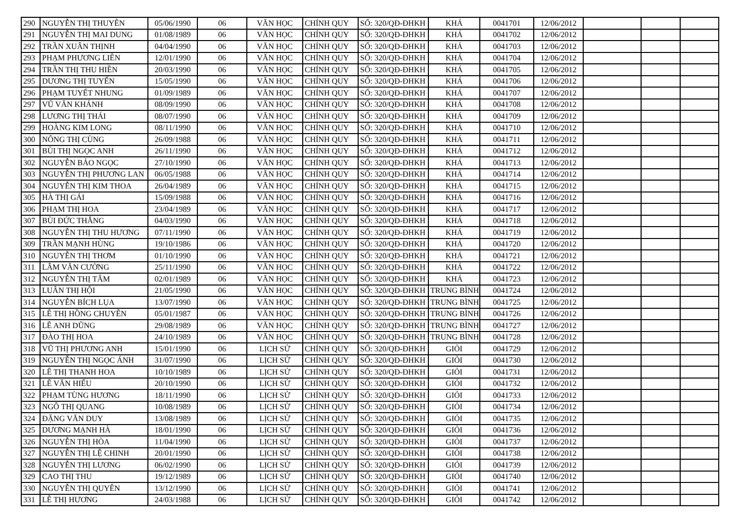| 290 | NGUYỄN THỊ THUYÊN | 05/06/1990 | 06 | VĂN HỌC | CHÍNH QUY | SỐ: 320/QĐ-ĐHKH | KHÁ | 0041701 | 12/06/2012 | | | |
| 291 | NGUYỄN THỊ MAI DUNG | 01/08/1989 | 06 | VĂN HỌC | CHÍNH QUY | SỐ: 320/QĐ-ĐHKH | KHÁ | 0041702 | 12/06/2012 | | | |
| 292 | TRẦN XUÂN THỊNH | 04/04/1990 | 06 | VĂN HỌC | CHÍNH QUY | SỐ: 320/QĐ-ĐHKH | KHÁ | 0041703 | 12/06/2012 | | | |
| 293 | PHẠM PHƯƠNG LIÊN | 12/01/1990 | 06 | VĂN HỌC | CHÍNH QUY | SỐ: 320/QĐ-ĐHKH | KHÁ | 0041704 | 12/06/2012 | | | |
| 294 | TRẦN THỊ THU HIỀN | 20/03/1990 | 06 | VĂN HỌC | CHÍNH QUY | SỐ: 320/QĐ-ĐHKH | KHÁ | 0041705 | 12/06/2012 | | | |
| 295 | DƯƠNG THỊ TUYẾN | 15/05/1990 | 06 | VĂN HỌC | CHÍNH QUY | SỐ: 320/QĐ-ĐHKH | KHÁ | 0041706 | 12/06/2012 | | | |
| 296 | PHẠM TUYẾT NHUNG | 01/09/1989 | 06 | VĂN HỌC | CHÍNH QUY | SỐ: 320/QĐ-ĐHKH | KHÁ | 0041707 | 12/06/2012 | | | |
| 297 | VŨ VĂN KHÁNH | 08/09/1990 | 06 | VĂN HỌC | CHÍNH QUY | SỐ: 320/QĐ-ĐHKH | KHÁ | 0041708 | 12/06/2012 | | | |
| 298 | LƯƠNG THỊ THÁI | 08/07/1990 | 06 | VĂN HỌC | CHÍNH QUY | SỐ: 320/QĐ-ĐHKH | KHÁ | 0041709 | 12/06/2012 | | | |
| 299 | HOÀNG KIM LONG | 08/11/1990 | 06 | VĂN HỌC | CHÍNH QUY | SỐ: 320/QĐ-ĐHKH | KHÁ | 0041710 | 12/06/2012 | | | |
| 300 | NÔNG THỊ CÙNG | 26/09/1988 | 06 | VĂN HỌC | CHÍNH QUY | SỐ: 320/QĐ-ĐHKH | KHÁ | 0041711 | 12/06/2012 | | | |
| 301 | BÙI THỊ NGỌC ANH | 26/11/1990 | 06 | VĂN HỌC | CHÍNH QUY | SỐ: 320/QĐ-ĐHKH | KHÁ | 0041712 | 12/06/2012 | | | |
| 302 | NGUYỄN BẢO NGỌC | 27/10/1990 | 06 | VĂN HỌC | CHÍNH QUY | SỐ: 320/QĐ-ĐHKH | KHÁ | 0041713 | 12/06/2012 | | | |
| 303 | NGUYỄN THỊ PHƯƠNG LAN | 06/05/1988 | 06 | VĂN HỌC | CHÍNH QUY | SỐ: 320/QĐ-ĐHKH | KHÁ | 0041714 | 12/06/2012 | | | |
| 304 | NGUYỄN THỊ KIM THOA | 26/04/1989 | 06 | VĂN HỌC | CHÍNH QUY | SỐ: 320/QĐ-ĐHKH | KHÁ | 0041715 | 12/06/2012 | | | |
| 305 | HÀ THỊ GÁI | 15/09/1988 | 06 | VĂN HỌC | CHÍNH QUY | SỐ: 320/QĐ-ĐHKH | KHÁ | 0041716 | 12/06/2012 | | | |
| 306 | PHẠM THỊ HOA | 23/04/1989 | 06 | VĂN HỌC | CHÍNH QUY | SỐ: 320/QĐ-ĐHKH | KHÁ | 0041717 | 12/06/2012 | | | |
| 307 | BÙI ĐỨC THẮNG | 04/03/1990 | 06 | VĂN HỌC | CHÍNH QUY | SỐ: 320/QĐ-ĐHKH | KHÁ | 0041718 | 12/06/2012 | | | |
| 308 | NGUYỄN THỊ THU HƯƠNG | 07/11/1990 | 06 | VĂN HỌC | CHÍNH QUY | SỐ: 320/QĐ-ĐHKH | KHÁ | 0041719 | 12/06/2012 | | | |
| 309 | TRẦN MẠNH HÙNG | 19/10/1986 | 06 | VĂN HỌC | CHÍNH QUY | SỐ: 320/QĐ-ĐHKH | KHÁ | 0041720 | 12/06/2012 | | | |
| 310 | NGUYỄN THỊ THƠM | 01/10/1990 | 06 | VĂN HỌC | CHÍNH QUY | SỐ: 320/QĐ-ĐHKH | KHÁ | 0041721 | 12/06/2012 | | | |
| 311 | LÂM VĂN CƯỜNG | 25/11/1990 | 06 | VĂN HỌC | CHÍNH QUY | SỐ: 320/QĐ-ĐHKH | KHÁ | 0041722 | 12/06/2012 | | | |
| 312 | NGUYỄN THỊ TÂM | 02/01/1989 | 06 | VĂN HỌC | CHÍNH QUY | SỐ: 320/QĐ-ĐHKH | KHÁ | 0041723 | 12/06/2012 | | | |
| 313 | LUÂN THỊ HỘI | 21/05/1990 | 06 | VĂN HỌC | CHÍNH QUY | SỐ: 320/QĐ-ĐHKH | TRUNG BÌNH | 0041724 | 12/06/2012 | | | |
| 314 | NGUYỄN BÍCH LỤA | 13/07/1990 | 06 | VĂN HỌC | CHÍNH QUY | SỐ: 320/QĐ-ĐHKH | TRUNG BÌNH | 0041725 | 12/06/2012 | | | |
| 315 | LÊ THỊ HỒNG CHUYÊN | 05/01/1987 | 06 | VĂN HỌC | CHÍNH QUY | SỐ: 320/QĐ-ĐHKH | TRUNG BÌNH | 0041726 | 12/06/2012 | | | |
| 316 | LÊ ANH DŨNG | 29/08/1989 | 06 | VĂN HỌC | CHÍNH QUY | SỐ: 320/QĐ-ĐHKH | TRUNG BÌNH | 0041727 | 12/06/2012 | | | |
| 317 | ĐÀO THỊ HOA | 24/10/1989 | 06 | VĂN HỌC | CHÍNH QUY | SỐ: 320/QĐ-ĐHKH | TRUNG BÌNH | 0041728 | 12/06/2012 | | | |
| 318 | VŨ THỊ PHƯƠNG ANH | 15/01/1990 | 06 | LỊCH SỬ | CHÍNH QUY | SỐ: 320/QĐ-ĐHKH | GIỎI | 0041729 | 12/06/2012 | | | |
| 319 | NGUYỄN THỊ NGỌC ÁNH | 31/07/1990 | 06 | LỊCH SỬ | CHÍNH QUY | SỐ: 320/QĐ-ĐHKH | GIỎI | 0041730 | 12/06/2012 | | | |
| 320 | LÊ THỊ THANH HOA | 10/10/1989 | 06 | LỊCH SỬ | CHÍNH QUY | SỐ: 320/QĐ-ĐHKH | GIỎI | 0041731 | 12/06/2012 | | | |
| 321 | LÊ VĂN HIẾU | 20/10/1990 | 06 | LỊCH SỬ | CHÍNH QUY | SỐ: 320/QĐ-ĐHKH | GIỎI | 0041732 | 12/06/2012 | | | |
| 322 | PHẠM TÙNG HƯƠNG | 18/11/1990 | 06 | LỊCH SỬ | CHÍNH QUY | SỐ: 320/QĐ-ĐHKH | GIỎI | 0041733 | 12/06/2012 | | | |
| 323 | NGÔ THỊ QUANG | 10/08/1989 | 06 | LỊCH SỬ | CHÍNH QUY | SỐ: 320/QĐ-ĐHKH | GIỎI | 0041734 | 12/06/2012 | | | |
| 324 | ĐẶNG VĂN DUY | 13/08/1989 | 06 | LỊCH SỬ | CHÍNH QUY | SỐ: 320/QĐ-ĐHKH | GIỎI | 0041735 | 12/06/2012 | | | |
| 325 | DƯƠNG MẠNH HÀ | 18/01/1990 | 06 | LỊCH SỬ | CHÍNH QUY | SỐ: 320/QĐ-ĐHKH | GIỎI | 0041736 | 12/06/2012 | | | |
| 326 | NGUYỄN THỊ HÒA | 11/04/1990 | 06 | LỊCH SỬ | CHÍNH QUY | SỐ: 320/QĐ-ĐHKH | GIỎI | 0041737 | 12/06/2012 | | | |
| 327 | NGUYỄN THỊ LỆ CHINH | 20/01/1990 | 06 | LỊCH SỬ | CHÍNH QUY | SỐ: 320/QĐ-ĐHKH | GIỎI | 0041738 | 12/06/2012 | | | |
| 328 | NGUYỄN THỊ LƯƠNG | 06/02/1990 | 06 | LỊCH SỬ | CHÍNH QUY | SỐ: 320/QĐ-ĐHKH | GIỎI | 0041739 | 12/06/2012 | | | |
| 329 | CAO THỊ THU | 19/12/1989 | 06 | LỊCH SỬ | CHÍNH QUY | SỐ: 320/QĐ-ĐHKH | GIỎI | 0041740 | 12/06/2012 | | | |
| 330 | NGUYỄN THỊ QUYÊN | 13/12/1990 | 06 | LỊCH SỬ | CHÍNH QUY | SỐ: 320/QĐ-ĐHKH | GIỎI | 0041741 | 12/06/2012 | | | |
| 331 | LÊ THỊ HƯƠNG | 24/03/1988 | 06 | LỊCH SỬ | CHÍNH QUY | SỐ: 320/QĐ-ĐHKH | GIỎI | 0041742 | 12/06/2012 | | | |